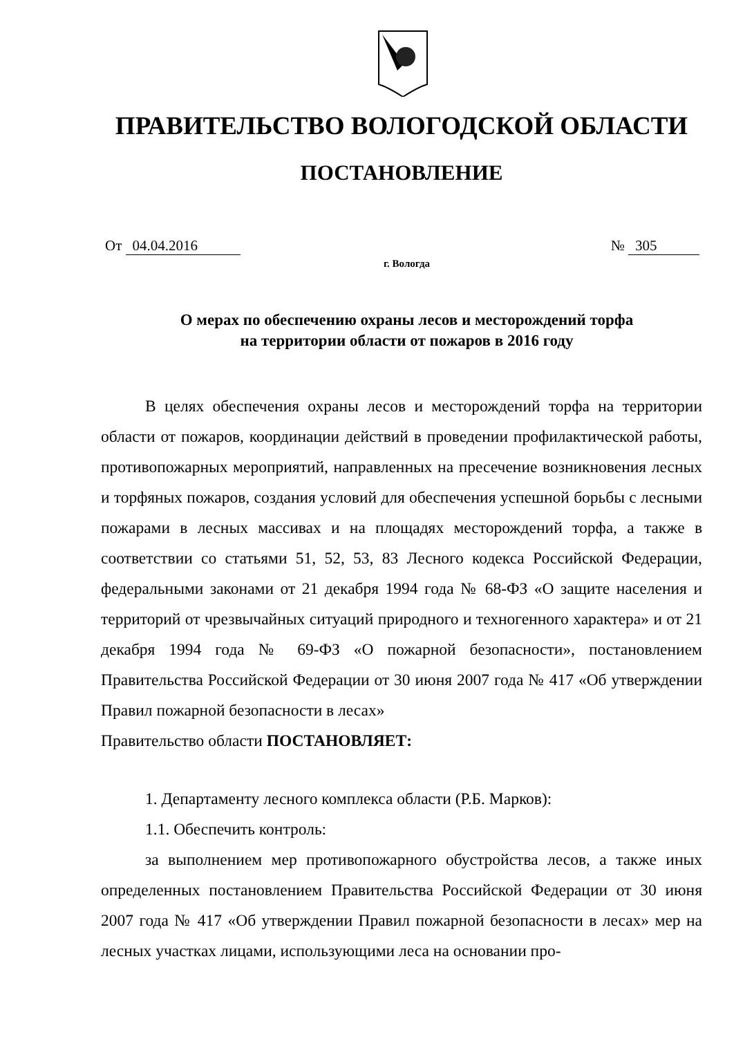ПРАВИТЕЛЬСТВО ВОЛОГОДСКОЙ ОБЛАСТИ
ПОСТАНОВЛЕНИЕ
От 04.04.2016 № 305
г. Вологда
О мерах по обеспечению охраны лесов и месторождений торфа
на территории области от пожаров в 2016 году
В целях обеспечения охраны лесов и месторождений торфа на территории области от пожаров, координации действий в проведении профилактической работы, противопожарных мероприятий, направленных на пресечение возникновения лесных и торфяных пожаров, создания условий для обеспечения успешной борьбы с лесными пожарами в лесных массивах и на площадях месторождений торфа, а также в соответствии со статьями 51, 52, 53, 83 Лесного кодекса Российской Федерации, федеральными законами от 21 декабря 1994 года № 68-ФЗ «О защите населения и территорий от чрезвычайных ситуаций природного и техногенного характера» и от 21 декабря 1994 года № 69-ФЗ «О пожарной безопасности», постановлением Правительства Российской Федерации от 30 июня 2007 года № 417 «Об утверждении Правил пожарной безопасности в лесах»
Правительство области ПОСТАНОВЛЯЕТ:
1. Департаменту лесного комплекса области (Р.Б. Марков):
1.1. Обеспечить контроль:
за выполнением мер противопожарного обустройства лесов, а также иных определенных постановлением Правительства Российской Федерации от 30 июня 2007 года № 417 «Об утверждении Правил пожарной безопасности в лесах» мер на лесных участках лицами, использующими леса на основании про-